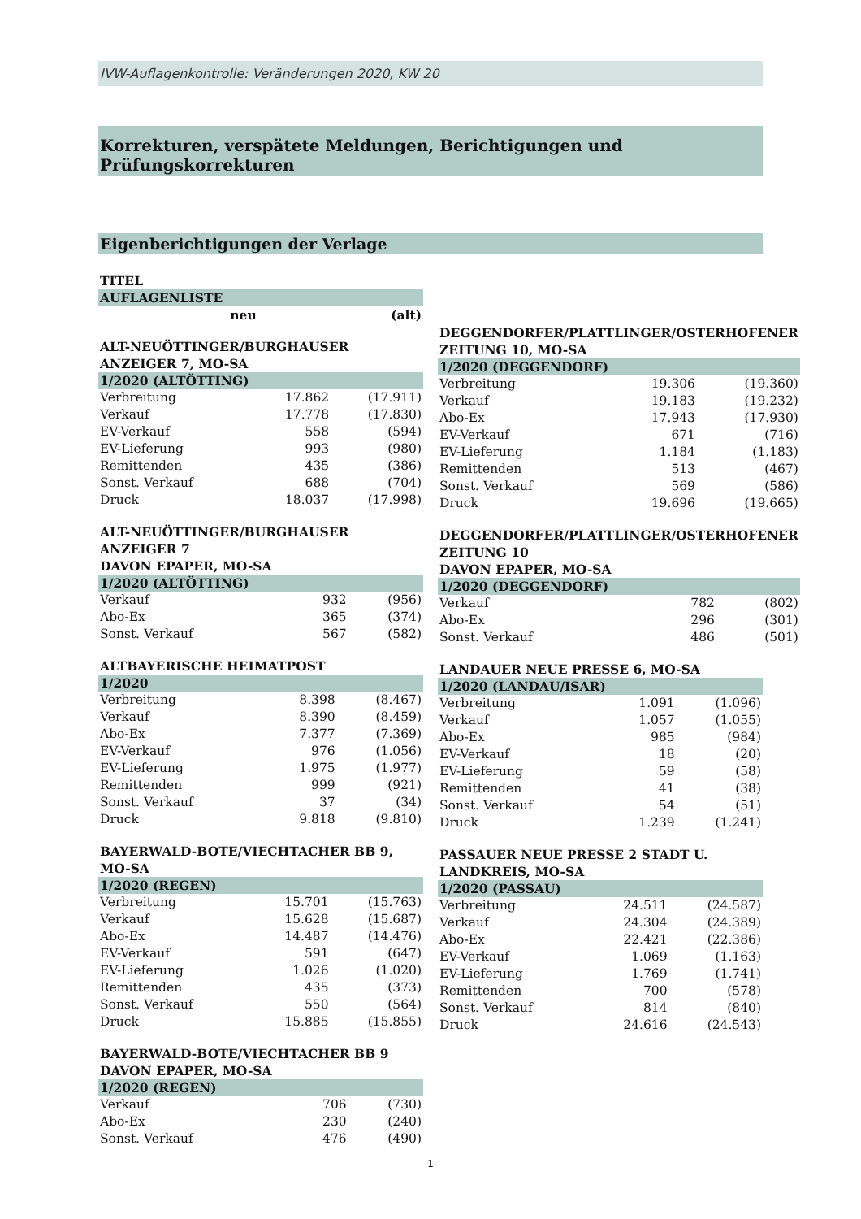IVW-Auflagenkontrolle: Veränderungen 2020, KW 20
Korrekturen, verspätete Meldungen, Berichtigungen und Prüfungskorrekturen
Eigenberichtigungen der Verlage
| TITEL | | |
| --- | --- | --- |
| AUFLAGENLISTE | | |
| | neu | (alt) |
| ALT-NEUÖTTINGER/BURGHAUSER ANZEIGER 7, MO-SA | | |
| --- | --- | --- |
| 1/2020 (ALTÖTTING) | | |
| Verbreitung | 17.862 | (17.911) |
| Verkauf | 17.778 | (17.830) |
| EV-Verkauf | 558 | (594) |
| EV-Lieferung | 993 | (980) |
| Remittenden | 435 | (386) |
| Sonst. Verkauf | 688 | (704) |
| Druck | 18.037 | (17.998) |
| ALT-NEUÖTTINGER/BURGHAUSER ANZEIGER 7 DAVON EPAPER, MO-SA | | |
| --- | --- | --- |
| 1/2020 (ALTÖTTING) | | |
| Verkauf | 932 | (956) |
| Abo-Ex | 365 | (374) |
| Sonst. Verkauf | 567 | (582) |
| ALTBAYERISCHE HEIMATPOST | | |
| --- | --- | --- |
| 1/2020 | | |
| Verbreitung | 8.398 | (8.467) |
| Verkauf | 8.390 | (8.459) |
| Abo-Ex | 7.377 | (7.369) |
| EV-Verkauf | 976 | (1.056) |
| EV-Lieferung | 1.975 | (1.977) |
| Remittenden | 999 | (921) |
| Sonst. Verkauf | 37 | (34) |
| Druck | 9.818 | (9.810) |
| BAYERWALD-BOTE/VIECHTACHER BB 9, MO-SA | | |
| --- | --- | --- |
| 1/2020 (REGEN) | | |
| Verbreitung | 15.701 | (15.763) |
| Verkauf | 15.628 | (15.687) |
| Abo-Ex | 14.487 | (14.476) |
| EV-Verkauf | 591 | (647) |
| EV-Lieferung | 1.026 | (1.020) |
| Remittenden | 435 | (373) |
| Sonst. Verkauf | 550 | (564) |
| Druck | 15.885 | (15.855) |
| BAYERWALD-BOTE/VIECHTACHER BB 9 DAVON EPAPER, MO-SA | | |
| --- | --- | --- |
| 1/2020 (REGEN) | | |
| Verkauf | 706 | (730) |
| Abo-Ex | 230 | (240) |
| Sonst. Verkauf | 476 | (490) |
| DEGGENDORFER/PLATTLINGER/OSTERHOFENER ZEITUNG 10, MO-SA | | |
| --- | --- | --- |
| 1/2020 (DEGGENDORF) | | |
| Verbreitung | 19.306 | (19.360) |
| Verkauf | 19.183 | (19.232) |
| Abo-Ex | 17.943 | (17.930) |
| EV-Verkauf | 671 | (716) |
| EV-Lieferung | 1.184 | (1.183) |
| Remittenden | 513 | (467) |
| Sonst. Verkauf | 569 | (586) |
| Druck | 19.696 | (19.665) |
| DEGGENDORFER/PLATTLINGER/OSTERHOFENER ZEITUNG 10 DAVON EPAPER, MO-SA | | |
| --- | --- | --- |
| 1/2020 (DEGGENDORF) | | |
| Verkauf | 782 | (802) |
| Abo-Ex | 296 | (301) |
| Sonst. Verkauf | 486 | (501) |
| LANDAUER NEUE PRESSE 6, MO-SA | | |
| --- | --- | --- |
| 1/2020 (LANDAU/ISAR) | | |
| Verbreitung | 1.091 | (1.096) |
| Verkauf | 1.057 | (1.055) |
| Abo-Ex | 985 | (984) |
| EV-Verkauf | 18 | (20) |
| EV-Lieferung | 59 | (58) |
| Remittenden | 41 | (38) |
| Sonst. Verkauf | 54 | (51) |
| Druck | 1.239 | (1.241) |
| PASSAUER NEUE PRESSE 2 STADT U. LANDKREIS, MO-SA | | |
| --- | --- | --- |
| 1/2020 (PASSAU) | | |
| Verbreitung | 24.511 | (24.587) |
| Verkauf | 24.304 | (24.389) |
| Abo-Ex | 22.421 | (22.386) |
| EV-Verkauf | 1.069 | (1.163) |
| EV-Lieferung | 1.769 | (1.741) |
| Remittenden | 700 | (578) |
| Sonst. Verkauf | 814 | (840) |
| Druck | 24.616 | (24.543) |
1